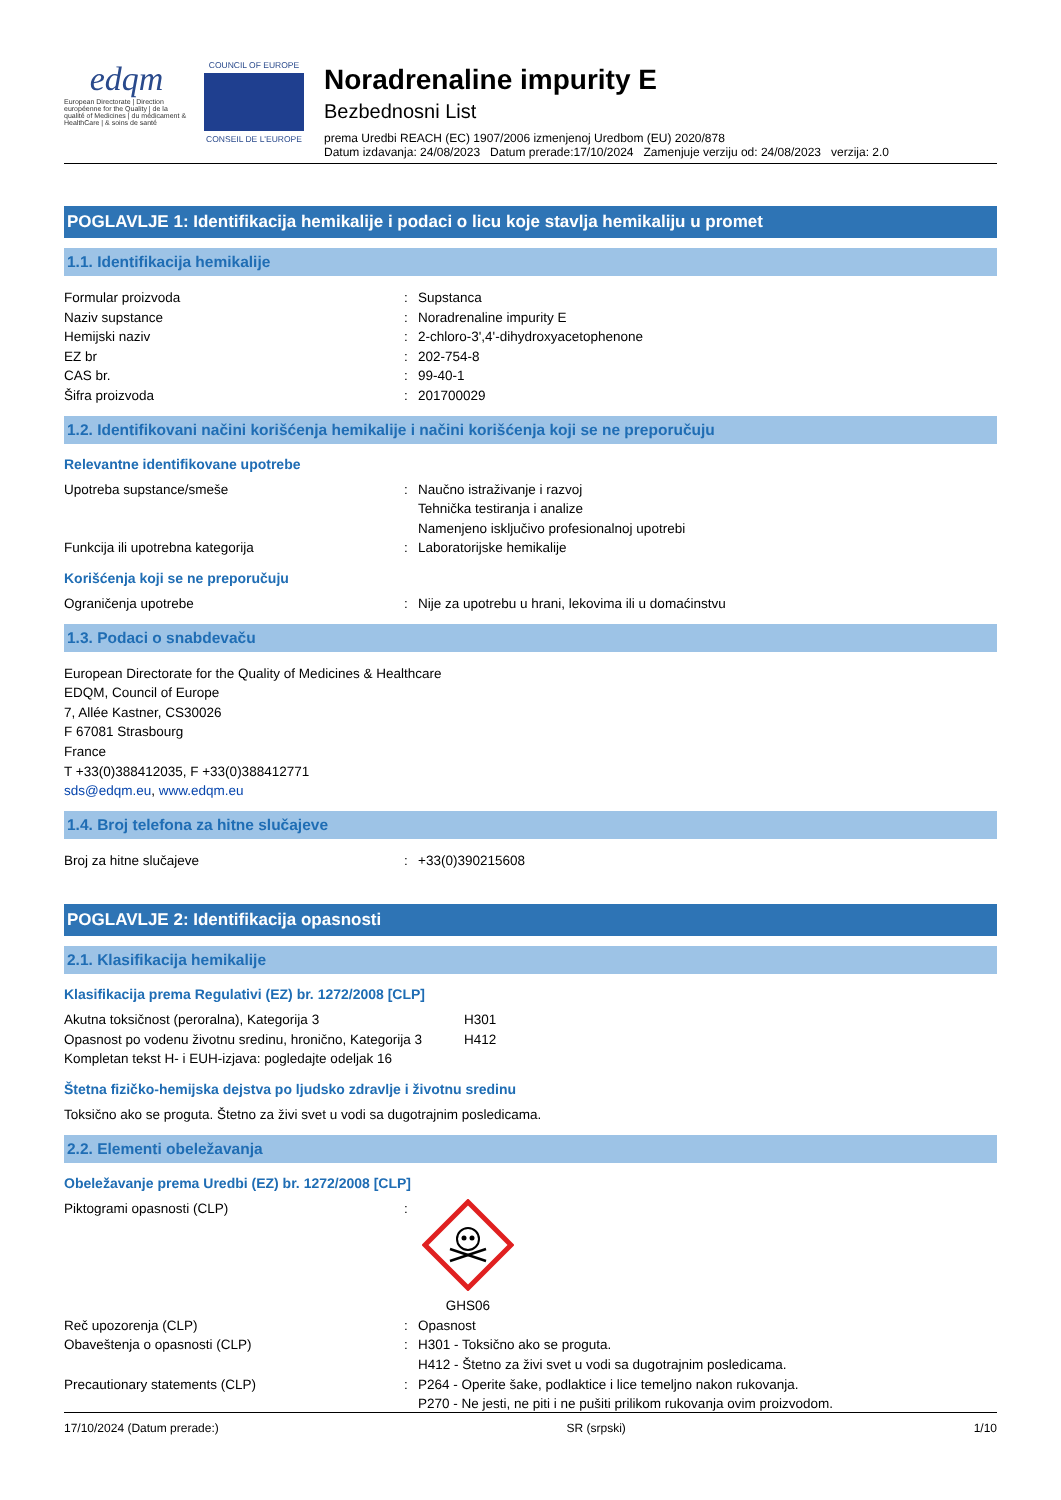edqm
European Directorate | Direction européenne for the Quality | de la qualité of Medicines | du médicament & HealthCare | & soins de santé
COUNCIL OF EUROPE
CONSEIL DE L'EUROPE
Noradrenaline impurity E
Bezbednosni List
prema Uredbi REACH (EC) 1907/2006 izmenjenoj Uredbom (EU) 2020/878
Datum izdavanja: 24/08/2023 Datum prerade:17/10/2024 Zamenjuje verziju od: 24/08/2023 verzija: 2.0
POGLAVLJE 1: Identifikacija hemikalije i podaci o licu koje stavlja hemikaliju u promet
1.1. Identifikacija hemikalije
Formular proizvoda : Supstanca
Naziv supstance : Noradrenaline impurity E
Hemijski naziv : 2-chloro-3',4'-dihydroxyacetophenone
EZ br : 202-754-8
CAS br. : 99-40-1
Šifra proizvoda : 201700029
1.2. Identifikovani načini korišćenja hemikalije i načini korišćenja koji se ne preporučuju
Relevantne identifikovane upotrebe
Upotreba supstance/smeše : Naučno istraživanje i razvoj
Tehnička testiranja i analize
Namenjeno isključivo profesionalnoj upotrebi
Funkcija ili upotrebna kategorija : Laboratorijske hemikalije
Korišćenja koji se ne preporučuju
Ograničenja upotrebe : Nije za upotrebu u hrani, lekovima ili u domaćinstvu
1.3. Podaci o snabdevaču
European Directorate for the Quality of Medicines & Healthcare
EDQM, Council of Europe
7, Allée Kastner, CS30026
F 67081 Strasbourg
France
T +33(0)388412035, F +33(0)388412771
sds@edqm.eu, www.edqm.eu
1.4. Broj telefona za hitne slučajeve
Broj za hitne slučajeve : +33(0)390215608
POGLAVLJE 2: Identifikacija opasnosti
2.1. Klasifikacija hemikalije
Klasifikacija prema Regulativi (EZ) br. 1272/2008 [CLP]
Akutna toksičnost (peroralna), Kategorija 3 H301
Opasnost po vodenu životnu sredinu, hronično, Kategorija 3
H412
Kompletan tekst H- i EUH-izjava: pogledajte odeljak 16
Štetna fizičko-hemijska dejstva po ljudsko zdravlje i životnu sredinu
Toksično ako se proguta. Štetno za živi svet u vodi sa dugotrajnim posledicama.
2.2. Elementi obeležavanja
Obeležavanje prema Uredbi (EZ) br. 1272/2008 [CLP]
Piktogrami opasnosti (CLP) :
GHS06
Reč upozorenja (CLP) : Opasnost
Obaveštenja o opasnosti (CLP) : H301 - Toksično ako se proguta.
H412 - Štetno za živi svet u vodi sa dugotrajnim posledicama.
Precautionary statements (CLP) : P264 - Operite šake, podlaktice i lice temeljno nakon rukovanja.
P270 - Ne jesti, ne piti i ne pušiti prilikom rukovanja ovim proizvodom.
17/10/2024 (Datum prerade:) SR (srpski) 1/10